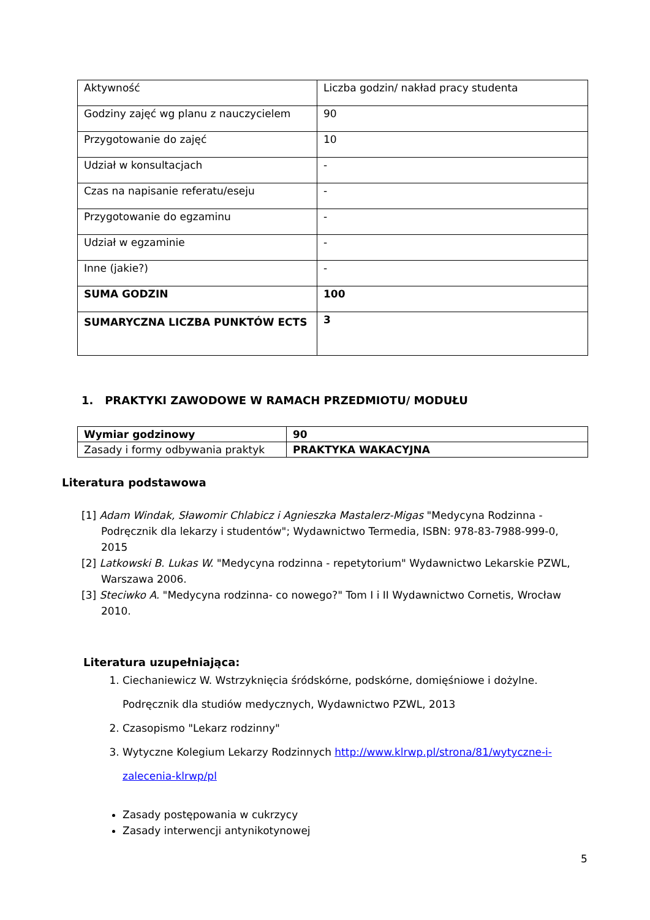| Aktywność | Liczba godzin/ nakład pracy studenta |
| Godziny zajęć wg planu z nauczycielem | 90 |
| Przygotowanie do zajęć | 10 |
| Udział w konsultacjach | - |
| Czas na napisanie referatu/eseju | - |
| Przygotowanie do egzaminu | - |
| Udział w egzaminie | - |
| Inne (jakie?) | - |
| SUMA GODZIN | 100 |
| SUMARYCZNA LICZBA PUNKTÓW ECTS | 3 |
1. PRAKTYKI ZAWODOWE W RAMACH PRZEDMIOTU/ MODUŁU
| Wymiar godzinowy | 90 |
| Zasady i formy odbywania praktyk | PRAKTYKA WAKACYJNA |
Literatura podstawowa
[1] Adam Windak, Sławomir Chlabicz i Agnieszka Mastalerz-Migas "Medycyna Rodzinna - Podręcznik dla lekarzy i studentów"; Wydawnictwo Termedia, ISBN: 978-83-7988-999-0, 2015
[2] Latkowski B. Lukas W. "Medycyna rodzinna - repetytorium" Wydawnictwo Lekarskie PZWL, Warszawa 2006.
[3] Steciwko A. "Medycyna rodzinna- co nowego?" Tom I i II Wydawnictwo Cornetis, Wrocław 2010.
Literatura uzupełniająca:
1. Ciechaniewicz W. Wstrzyknięcia śródskórne, podskórne, domięśniowe i dożylne. Podręcznik dla studiów medycznych, Wydawnictwo PZWL, 2013
2. Czasopismo "Lekarz rodzinny"
3. Wytyczne Kolegium Lekarzy Rodzinnych http://www.klrwp.pl/strona/81/wytyczne-i-zalecenia-klrwp/pl
Zasady postępowania w cukrzycy
Zasady interwencji antynikotynowej
5